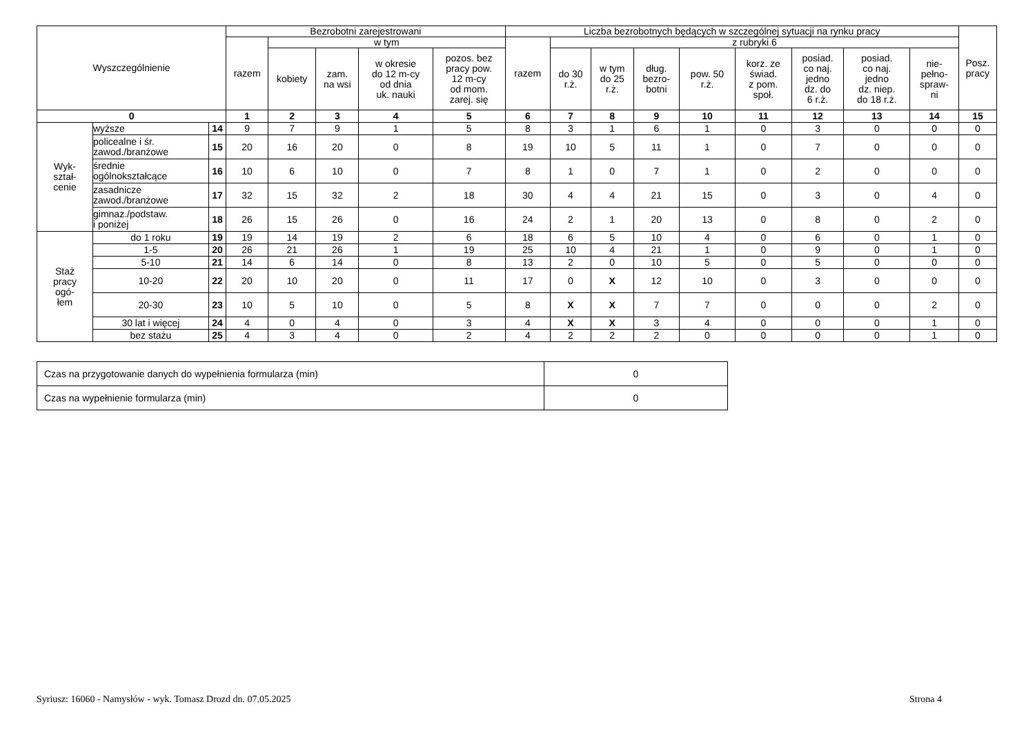| Wyszczególnienie | | | Bezrobotni zarejestrowani | | | | | Liczba bezrobotnych będących w szczególnej sytuacji na rynku pracy | | | | | | | | | Posz. pracy |
| --- | --- | --- | --- | --- | --- | --- | --- | --- | --- | --- | --- | --- | --- | --- | --- | --- | --- |
| | | | razem | w tym | | | | razem | z rubryki 6 | | | | | | | | |
| | | | | kobiety | zam. na wsi | w okresie do 12 m-cy od dnia uk. nauki | pozos. bez pracy pow. 12 m-cy od mom. zarej. się | | do 30 r.ż. | w tym do 25 r.ż. | dług. bezro- botni | pow. 50 r.ż. | korz. ze świad. z pom. społ. | posiad. co naj. jedno dz. do 6 r.ż. | posiad. co naj. jedno dz. niep. do 18 r.ż. | nie- pełno- spraw- ni | |
| 0 | | | 1 | 2 | 3 | 4 | 5 | 6 | 7 | 8 | 9 | 10 | 11 | 12 | 13 | 14 | 15 |
| Wyk- ształ- cenie | wyższe | 14 | 9 | 7 | 9 | 1 | 5 | 8 | 3 | 1 | 6 | 1 | 0 | 3 | 0 | 0 | 0 |
| | policealne i śr. zawod./branżowe | 15 | 20 | 16 | 20 | 0 | 8 | 19 | 10 | 5 | 11 | 1 | 0 | 7 | 0 | 0 | 0 |
| | średnie ogólnokształcące | 16 | 10 | 6 | 10 | 0 | 7 | 8 | 1 | 0 | 7 | 1 | 0 | 2 | 0 | 0 | 0 |
| | zasadnicze zawod./branżowe | 17 | 32 | 15 | 32 | 2 | 18 | 30 | 4 | 4 | 21 | 15 | 0 | 3 | 0 | 4 | 0 |
| | gimnaz./podstaw. i poniżej | 18 | 26 | 15 | 26 | 0 | 16 | 24 | 2 | 1 | 20 | 13 | 0 | 8 | 0 | 2 | 0 |
| Staż pracy ogó- łem | do 1 roku | 19 | 19 | 14 | 19 | 2 | 6 | 18 | 6 | 5 | 10 | 4 | 0 | 6 | 0 | 1 | 0 |
| | 1-5 | 20 | 26 | 21 | 26 | 1 | 19 | 25 | 10 | 4 | 21 | 1 | 0 | 9 | 0 | 1 | 0 |
| | 5-10 | 21 | 14 | 6 | 14 | 0 | 8 | 13 | 2 | 0 | 10 | 5 | 0 | 5 | 0 | 0 | 0 |
| | 10-20 | 22 | 20 | 10 | 20 | 0 | 11 | 17 | 0 | X | 12 | 10 | 0 | 3 | 0 | 0 | 0 |
| | 20-30 | 23 | 10 | 5 | 10 | 0 | 5 | 8 | X | X | 7 | 7 | 0 | 0 | 0 | 2 | 0 |
| | 30 lat i więcej | 24 | 4 | 0 | 4 | 0 | 3 | 4 | X | X | 3 | 4 | 0 | 0 | 0 | 1 | 0 |
| | bez stażu | 25 | 4 | 3 | 4 | 0 | 2 | 4 | 2 | 2 | 2 | 0 | 0 | 0 | 0 | 1 | 0 |
| Czas na przygotowanie danych do wypełnienia formularza (min) | 0 |
| Czas na wypełnienie formularza (min) | 0 |
Syriusz: 16060 - Namysłów - wyk. Tomasz Drozd dn. 07.05.2025
Strona 4